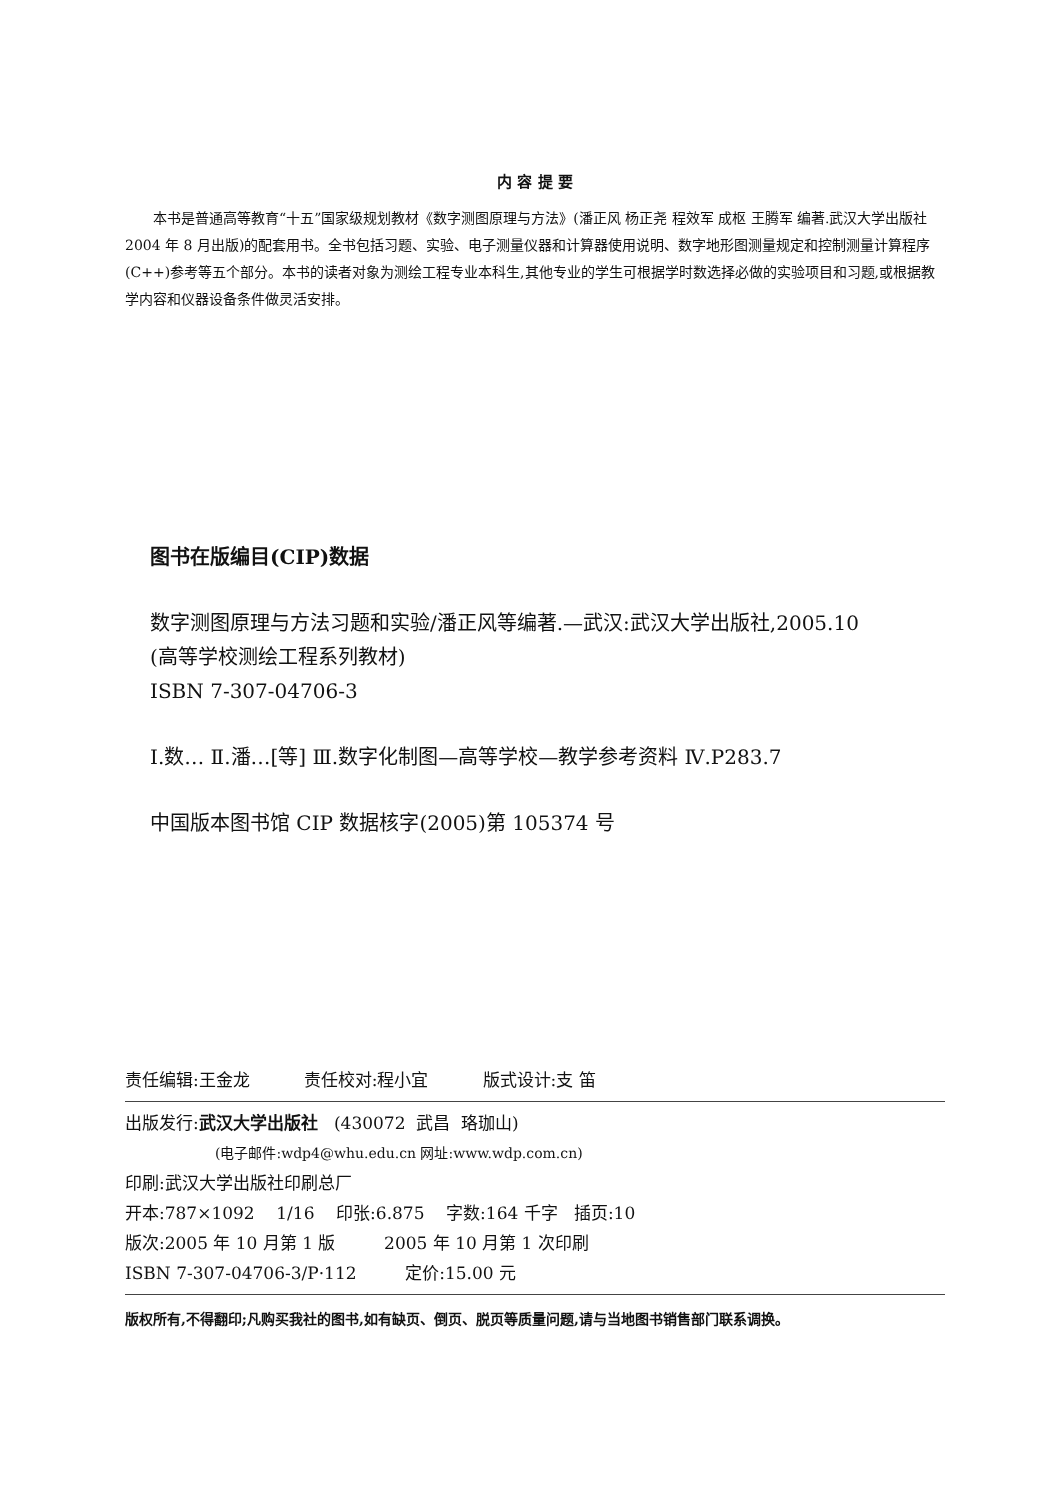内 容 提 要
本书是普通高等教育“十五”国家级规划教材《数字测图原理与方法》(潘正风 杨正尧 程效军 成枢 王腾军 编著.武汉大学出版社 2004 年 8 月出版)的配套用书。全书包括习题、实验、电子测量仪器和计算器使用说明、数字地形图测量规定和控制测量计算程序(C++)参考等五个部分。本书的读者对象为测绘工程专业本科生,其他专业的学生可根据学时数选择必做的实验项目和习题,或根据教学内容和仪器设备条件做灵活安排。
图书在版编目(CIP)数据
数字测图原理与方法习题和实验/潘正风等编著.—武汉:武汉大学出版社,2005.10
(高等学校测绘工程系列教材)
ISBN 7-307-04706-3
Ⅰ.数… Ⅱ.潘…[等] Ⅲ.数字化制图—高等学校—教学参考资料 Ⅳ.P283.7
中国版本图书馆 CIP 数据核字(2005)第 105374 号
责任编辑:王金龙 责任校对:程小宜 版式设计:支 笛
出版发行:武汉大学出版社 (430072 武昌 珞珈山)
(电子邮件:wdp4@whu.edu.cn 网址:www.wdp.com.cn)
印刷:武汉大学出版社印刷总厂
开本:787×1092 1/16 印张:6.875 字数:164 千字 插页:10
版次:2005 年 10 月第 1 版 2005 年 10 月第 1 次印刷
ISBN 7-307-04706-3/P·112 定价:15.00 元
版权所有,不得翻印;凡购买我社的图书,如有缺页、倒页、脱页等质量问题,请与当地图书销售部门联系调换。